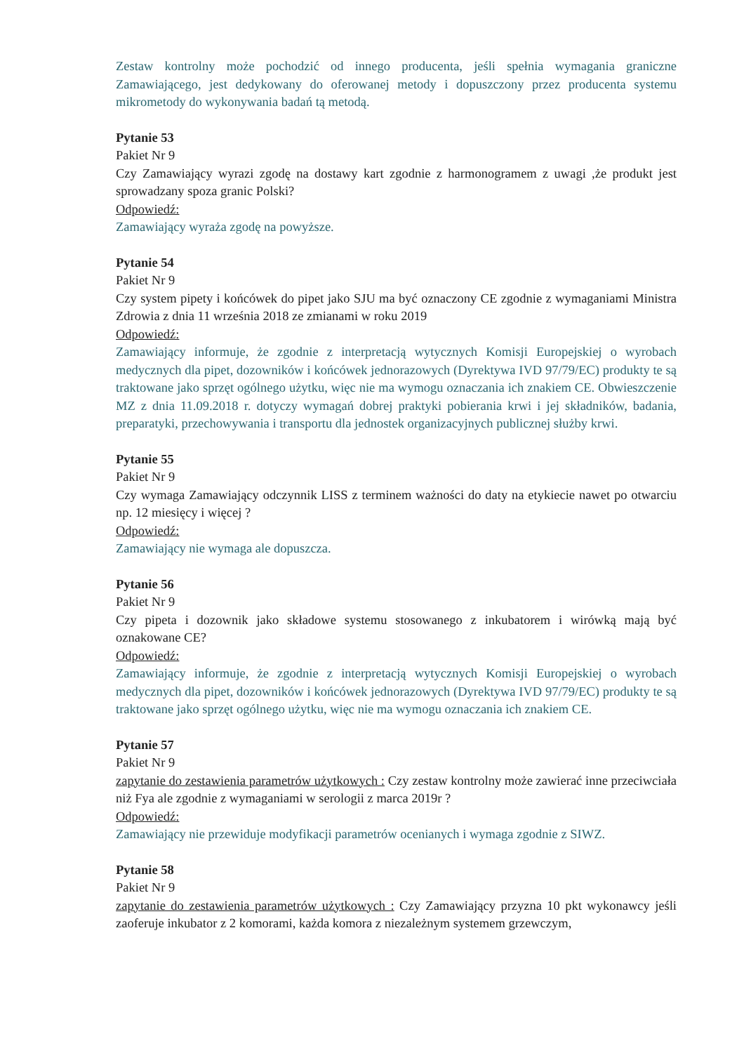Zestaw kontrolny może pochodzić od innego producenta, jeśli spełnia wymagania graniczne Zamawiającego, jest dedykowany do oferowanej metody i dopuszczony przez producenta systemu mikrometody do wykonywania badań tą metodą.
Pytanie 53
Pakiet Nr 9
Czy Zamawiający wyrazi zgodę na dostawy kart zgodnie z harmonogramem z uwagi ,że produkt jest sprowadzany spoza granic Polski?
Odpowiedź:
Zamawiający wyraża zgodę na powyższe.
Pytanie 54
Pakiet Nr 9
Czy system pipety i końcówek do pipet jako SJU ma być oznaczony CE zgodnie z wymaganiami Ministra Zdrowia z dnia 11 września 2018 ze zmianami w roku 2019
Odpowiedź:
Zamawiający informuje, że zgodnie z interpretacją wytycznych Komisji Europejskiej o wyrobach medycznych dla pipet, dozowników i końcówek jednorazowych (Dyrektywa IVD 97/79/EC) produkty te są traktowane jako sprzęt ogólnego użytku, więc nie ma wymogu oznaczania ich znakiem CE. Obwieszczenie MZ z dnia 11.09.2018 r. dotyczy wymagań dobrej praktyki pobierania krwi i jej składników, badania, preparatyki, przechowywania i transportu dla jednostek organizacyjnych publicznej służby krwi.
Pytanie 55
Pakiet Nr 9
Czy wymaga Zamawiający odczynnik LISS z terminem ważności do daty na etykiecie nawet po otwarciu np. 12 miesięcy i więcej ?
Odpowiedź:
Zamawiający nie wymaga ale dopuszcza.
Pytanie 56
Pakiet Nr 9
Czy pipeta i dozownik jako składowe systemu stosowanego z inkubatorem i wirówką mają być oznakowane CE?
Odpowiedź:
Zamawiający informuje, że zgodnie z interpretacją wytycznych Komisji Europejskiej o wyrobach medycznych dla pipet, dozowników i końcówek jednorazowych (Dyrektywa IVD 97/79/EC) produkty te są traktowane jako sprzęt ogólnego użytku, więc nie ma wymogu oznaczania ich znakiem CE.
Pytanie 57
Pakiet Nr 9
zapytanie do zestawienia parametrów użytkowych : Czy zestaw kontrolny może zawierać inne przeciwciała niż Fya ale zgodnie z wymaganiami w serologii z marca 2019r ?
Odpowiedź:
Zamawiający nie przewiduje modyfikacji parametrów ocenianych i wymaga zgodnie z SIWZ.
Pytanie 58
Pakiet Nr 9
zapytanie do zestawienia parametrów użytkowych : Czy Zamawiający przyzna 10 pkt wykonawcy jeśli zaoferuje inkubator z 2 komorami, każda komora z niezależnym systemem grzewczym,